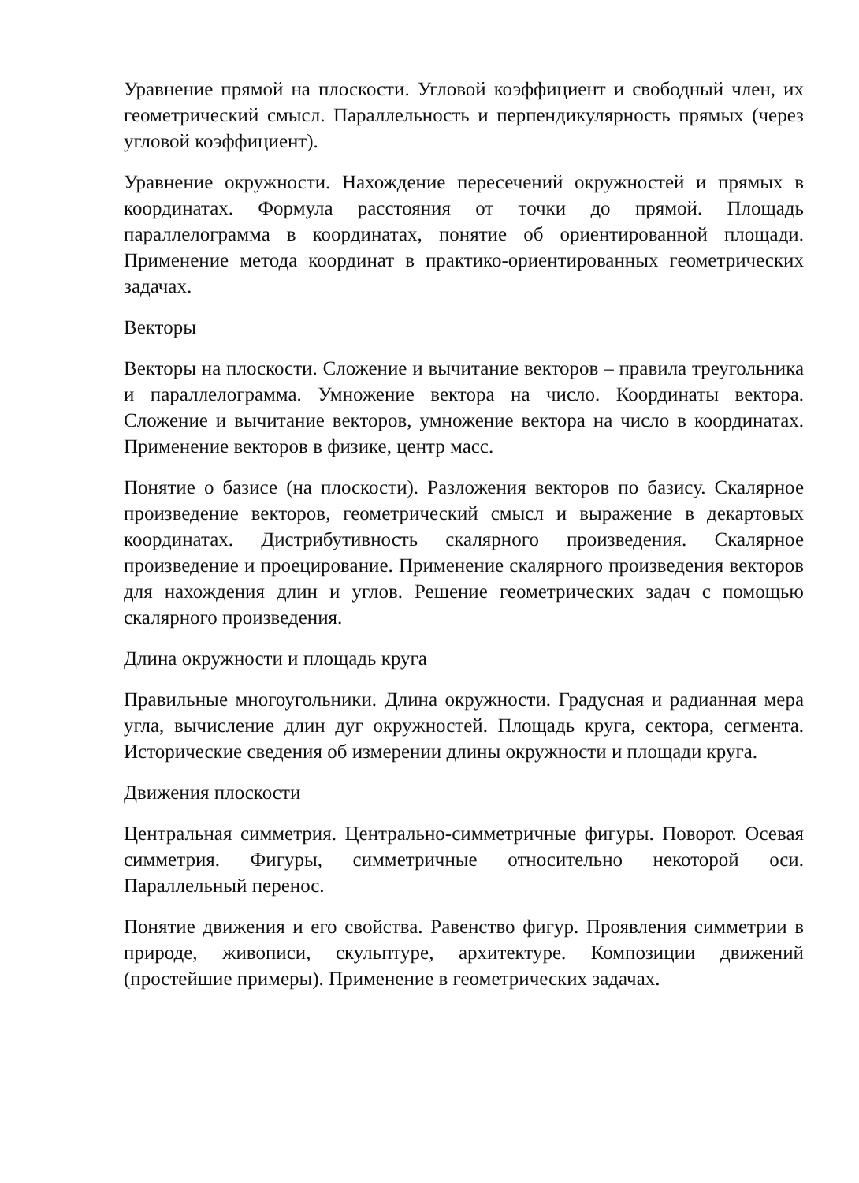Уравнение прямой на плоскости. Угловой коэффициент и свободный член, их геометрический смысл. Параллельность и перпендикулярность прямых (через угловой коэффициент).
Уравнение окружности. Нахождение пересечений окружностей и прямых в координатах. Формула расстояния от точки до прямой. Площадь параллелограмма в координатах, понятие об ориентированной площади. Применение метода координат в практико-ориентированных геометрических задачах.
Векторы
Векторы на плоскости. Сложение и вычитание векторов – правила треугольника и параллелограмма. Умножение вектора на число. Координаты вектора. Сложение и вычитание векторов, умножение вектора на число в координатах. Применение векторов в физике, центр масс.
Понятие о базисе (на плоскости). Разложения векторов по базису. Скалярное произведение векторов, геометрический смысл и выражение в декартовых координатах. Дистрибутивность скалярного произведения. Скалярное произведение и проецирование. Применение скалярного произведения векторов для нахождения длин и углов. Решение геометрических задач с помощью скалярного произведения.
Длина окружности и площадь круга
Правильные многоугольники. Длина окружности. Градусная и радианная мера угла, вычисление длин дуг окружностей. Площадь круга, сектора, сегмента. Исторические сведения об измерении длины окружности и площади круга.
Движения плоскости
Центральная симметрия. Центрально-симметричные фигуры. Поворот. Осевая симметрия. Фигуры, симметричные относительно некоторой оси. Параллельный перенос.
Понятие движения и его свойства. Равенство фигур. Проявления симметрии в природе, живописи, скульптуре, архитектуре. Композиции движений (простейшие примеры). Применение в геометрических задачах.